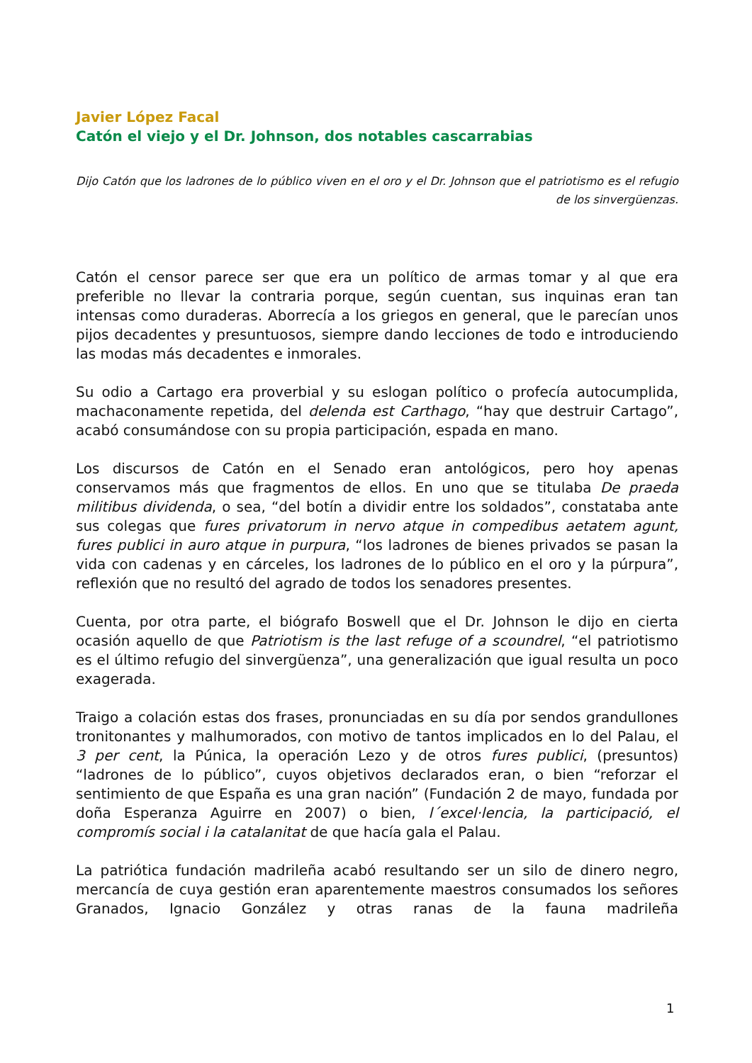Javier López Facal
Catón el viejo y el Dr. Johnson, dos notables cascarrabias
Dijo Catón que los ladrones de lo público viven en el oro y el Dr. Johnson que el patriotismo es el refugio de los sinvergüenzas.
Catón el censor parece ser que era un político de armas tomar y al que era preferible no llevar la contraria porque, según cuentan, sus inquinas eran tan intensas como duraderas. Aborrecía a los griegos en general, que le parecían unos pijos decadentes y presuntuosos, siempre dando lecciones de todo e introduciendo las modas más decadentes e inmorales.
Su odio a Cartago era proverbial y su eslogan político o profecía autocumplida, machaconamente repetida, del delenda est Carthago, “hay que destruir Cartago”, acabó consumándose con su propia participación, espada en mano.
Los discursos de Catón en el Senado eran antológicos, pero hoy apenas conservamos más que fragmentos de ellos. En uno que se titulaba De praeda militibus dividenda, o sea, “del botín a dividir entre los soldados”, constataba ante sus colegas que fures privatorum in nervo atque in compedibus aetatem agunt, fures publici in auro atque in purpura, “los ladrones de bienes privados se pasan la vida con cadenas y en cárceles, los ladrones de lo público en el oro y la púrpura”, reflexión que no resultó del agrado de todos los senadores presentes.
Cuenta, por otra parte, el biógrafo Boswell que el Dr. Johnson le dijo en cierta ocasión aquello de que Patriotism is the last refuge of a scoundrel, “el patriotismo es el último refugio del sinvergüenza”, una generalización que igual resulta un poco exagerada.
Traigo a colación estas dos frases, pronunciadas en su día por sendos grandullones tronitonantes y malhumorados, con motivo de tantos implicados en lo del Palau, el 3 per cent, la Púnica, la operación Lezo y de otros fures publici, (presuntos) “ladrones de lo público”, cuyos objetivos declarados eran, o bien “reforzar el sentimiento de que España es una gran nación” (Fundación 2 de mayo, fundada por doña Esperanza Aguirre en 2007) o bien, l´excel·lencia, la participació, el compromís social i la catalanitat de que hacía gala el Palau.
La patriótica fundación madrileña acabó resultando ser un silo de dinero negro, mercancía de cuya gestión eran aparentemente maestros consumados los señores Granados, Ignacio González y otras ranas de la fauna madrileña
1